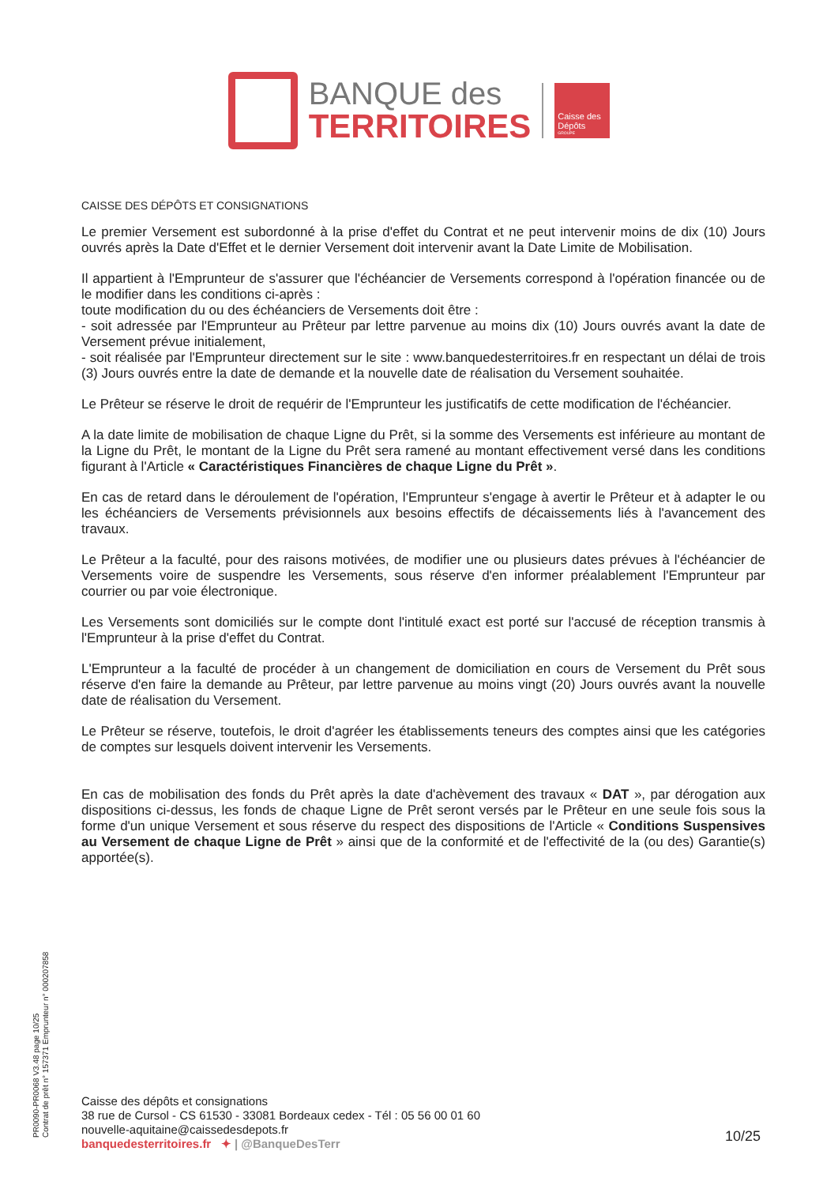BANQUE des
TERRITOIRES
Caisse des Dépôts
GROUPE
CAISSE DES DÉPÔTS ET CONSIGNATIONS
Le premier Versement est subordonné à la prise d'effet du Contrat et ne peut intervenir moins de dix (10) Jours ouvrés après la Date d'Effet et le dernier Versement doit intervenir avant la Date Limite de Mobilisation.
Il appartient à l'Emprunteur de s'assurer que l'échéancier de Versements correspond à l'opération financée ou de le modifier dans les conditions ci-après :
toute modification du ou des échéanciers de Versements doit être :
- soit adressée par l'Emprunteur au Prêteur par lettre parvenue au moins dix (10) Jours ouvrés avant la date de Versement prévue initialement,
- soit réalisée par l'Emprunteur directement sur le site : www.banquedesterritoires.fr en respectant un délai de trois (3) Jours ouvrés entre la date de demande et la nouvelle date de réalisation du Versement souhaitée.
Le Prêteur se réserve le droit de requérir de l'Emprunteur les justificatifs de cette modification de l'échéancier.
A la date limite de mobilisation de chaque Ligne du Prêt, si la somme des Versements est inférieure au montant de la Ligne du Prêt, le montant de la Ligne du Prêt sera ramené au montant effectivement versé dans les conditions figurant à l'Article « Caractéristiques Financières de chaque Ligne du Prêt ».
En cas de retard dans le déroulement de l'opération, l'Emprunteur s'engage à avertir le Prêteur et à adapter le ou les échéanciers de Versements prévisionnels aux besoins effectifs de décaissements liés à l'avancement des travaux.
Le Prêteur a la faculté, pour des raisons motivées, de modifier une ou plusieurs dates prévues à l'échéancier de Versements voire de suspendre les Versements, sous réserve d'en informer préalablement l'Emprunteur par courrier ou par voie électronique.
Les Versements sont domiciliés sur le compte dont l'intitulé exact est porté sur l'accusé de réception transmis à l'Emprunteur à la prise d'effet du Contrat.
L'Emprunteur a la faculté de procéder à un changement de domiciliation en cours de Versement du Prêt sous réserve d'en faire la demande au Prêteur, par lettre parvenue au moins vingt (20) Jours ouvrés avant la nouvelle date de réalisation du Versement.
Le Prêteur se réserve, toutefois, le droit d'agréer les établissements teneurs des comptes ainsi que les catégories de comptes sur lesquels doivent intervenir les Versements.
En cas de mobilisation des fonds du Prêt après la date d'achèvement des travaux « DAT », par dérogation aux dispositions ci-dessus, les fonds de chaque Ligne de Prêt seront versés par le Prêteur en une seule fois sous la forme d'un unique Versement et sous réserve du respect des dispositions de l'Article « Conditions Suspensives au Versement de chaque Ligne de Prêt » ainsi que de la conformité et de l'effectivité de la (ou des) Garantie(s) apportée(s).
PR0090-PR0068 V3.48 page 10/25
Contrat de prêt n° 157371 Emprunteur n° 000207858
Caisse des dépôts et consignations
38 rue de Cursol - CS 61530 - 33081 Bordeaux cedex - Tél : 05 56 00 01 60
nouvelle-aquitaine@caissedesdepots.fr
banquedesterritoires.fr ✦ | @BanqueDesTerr
10/25